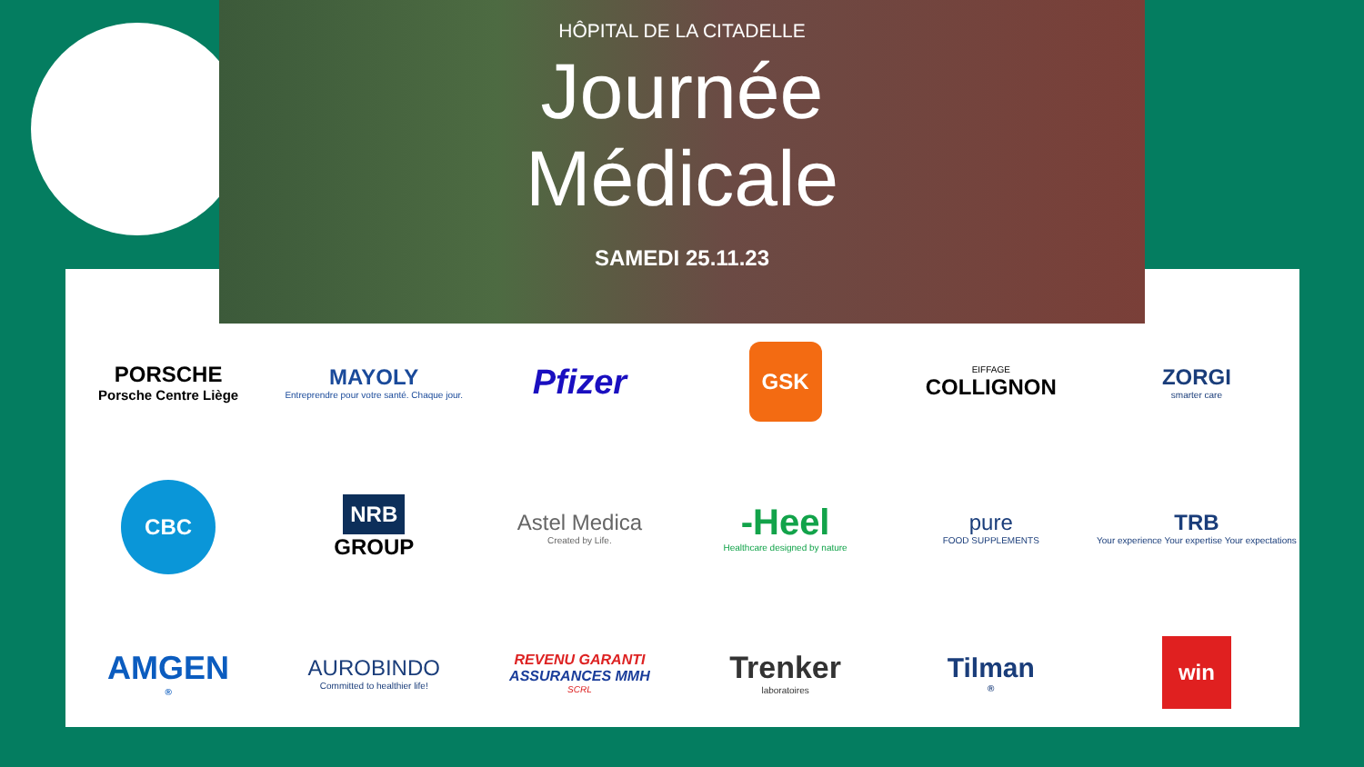HÔPITAL DE LA CITADELLE
Journée
Médicale
SAMEDI 25.11.23
PORSCHE
Porsche Centre Liège
MAYOLY
Entreprendre pour votre santé. Chaque jour.
Pfizer
GSK
EIFFAGE
COLLIGNON
ZORGI
smarter care
CBC
NRB
GROUP
Astel Medica
Created by Life.
-Heel
Healthcare designed by nature
pure
FOOD SUPPLEMENTS
TRB
Your experience Your expertise Your expectations
AMGEN<sup>®</sup>
AUROBINDO
Committed to healthier life!
REVENU GARANTI
ASSURANCES MMH
SCRL
Trenker
laboratoires
Tilman<sup>®</sup>
win